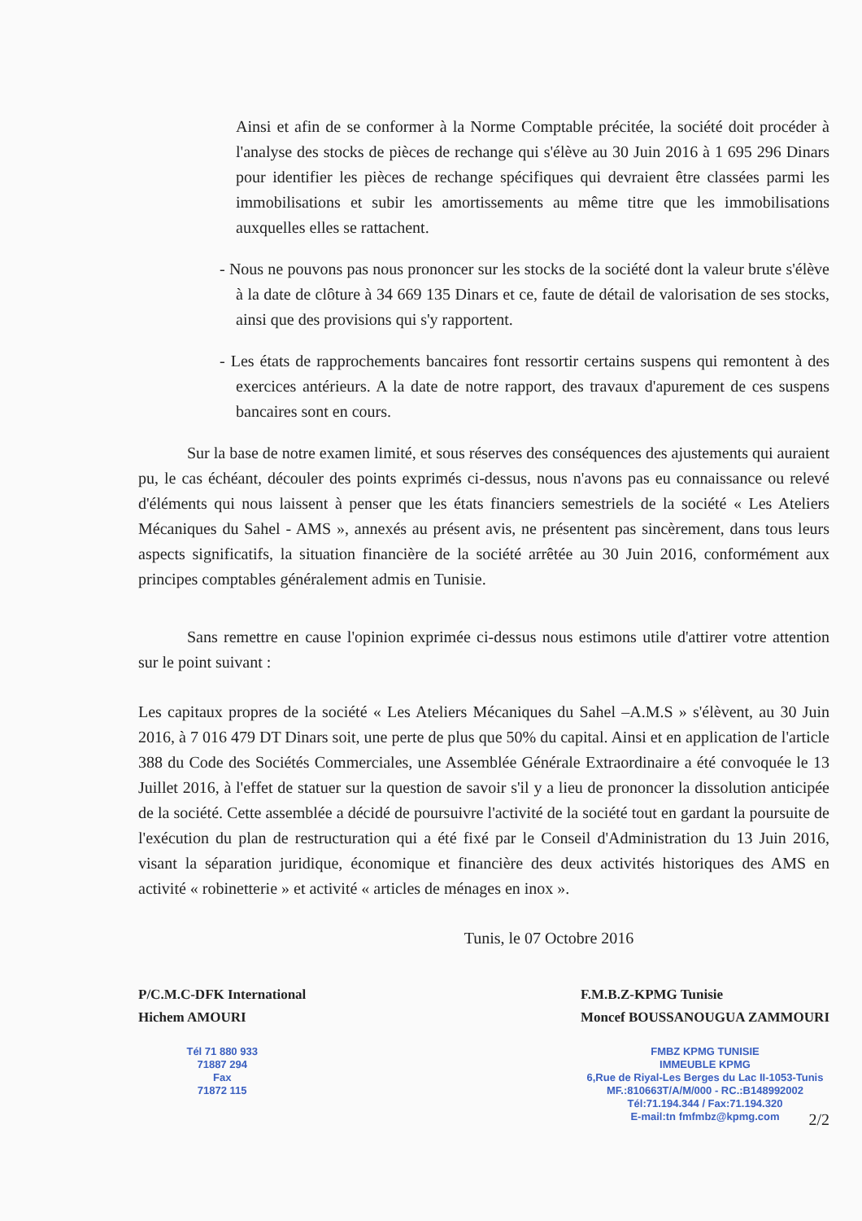Ainsi et afin de se conformer à la Norme Comptable précitée, la société doit procéder à l'analyse des stocks de pièces de rechange qui s'élève au 30 Juin 2016 à 1 695 296 Dinars pour identifier les pièces de rechange spécifiques qui devraient être classées parmi les immobilisations et subir les amortissements au même titre que les immobilisations auxquelles elles se rattachent.
- Nous ne pouvons pas nous prononcer sur les stocks de la société dont la valeur brute s'élève à la date de clôture à 34 669 135 Dinars et ce, faute de détail de valorisation de ses stocks, ainsi que des provisions qui s'y rapportent.
- Les états de rapprochements bancaires font ressortir certains suspens qui remontent à des exercices antérieurs. A la date de notre rapport, des travaux d'apurement de ces suspens bancaires sont en cours.
Sur la base de notre examen limité, et sous réserves des conséquences des ajustements qui auraient pu, le cas échéant, découler des points exprimés ci-dessus, nous n'avons pas eu connaissance ou relevé d'éléments qui nous laissent à penser que les états financiers semestriels de la société « Les Ateliers Mécaniques du Sahel - AMS », annexés au présent avis, ne présentent pas sincèrement, dans tous leurs aspects significatifs, la situation financière de la société arrêtée au 30 Juin 2016, conformément aux principes comptables généralement admis en Tunisie.
Sans remettre en cause l'opinion exprimée ci-dessus nous estimons utile d'attirer votre attention sur le point suivant :
Les capitaux propres de la société « Les Ateliers Mécaniques du Sahel –A.M.S » s'élèvent, au 30 Juin 2016, à 7 016 479 DT Dinars soit, une perte de plus que 50% du capital. Ainsi et en application de l'article 388 du Code des Sociétés Commerciales, une Assemblée Générale Extraordinaire a été convoquée le 13 Juillet 2016, à l'effet de statuer sur la question de savoir s'il y a lieu de prononcer la dissolution anticipée de la société. Cette assemblée a décidé de poursuivre l'activité de la société tout en gardant la poursuite de l'exécution du plan de restructuration qui a été fixé par le Conseil d'Administration du 13 Juin 2016, visant la séparation juridique, économique et financière des deux activités historiques des AMS en activité « robinetterie » et activité « articles de ménages en inox ».
Tunis, le 07 Octobre 2016
P/C.M.C-DFK International
Hichem AMOURI
Tél 71 880 933
71887 294
Fax
71872 115
F.M.B.Z-KPMG Tunisie
Moncef BOUSSANOUGUA ZAMMOURI
FMBZ KPMG TUNISIE
IMMEUBLE KPMG
6,Rue de Riyal-Les Berges du Lac II-1053-Tunis
MF.:810663T/A/M/000 - RC.:B148992002
Tél:71.194.344 / Fax:71.194.320
E-mail:tn fmfmbz@kpmg.com
2/2